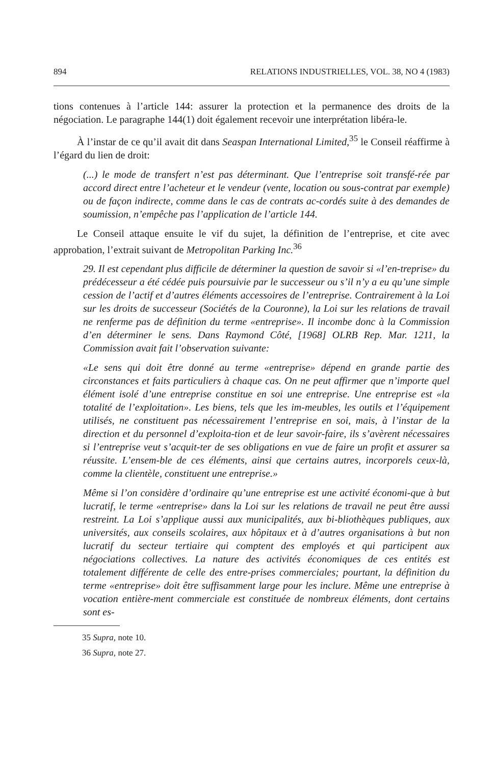894 RELATIONS INDUSTRIELLES, VOL. 38, NO 4 (1983)
tions contenues à l’article 144: assurer la protection et la permanence des droits de la négociation. Le paragraphe 144(1) doit également recevoir une interprétation libéra-le.
À l’instar de ce qu’il avait dit dans Seaspan International Limited,<sup>35</sup> le Conseil réaffirme à l’égard du lien de droit:
(...) le mode de transfert n’est pas déterminant. Que l’entreprise soit transfé-rée par accord direct entre l’acheteur et le vendeur (vente, location ou sous-contrat par exemple) ou de façon indirecte, comme dans le cas de contrats ac-cordés suite à des demandes de soumission, n’empêche pas l’application de l’article 144.
Le Conseil attaque ensuite le vif du sujet, la définition de l’entreprise, et cite avec approbation, l’extrait suivant de Metropolitan Parking Inc.<sup>36</sup>
29. Il est cependant plus difficile de déterminer la question de savoir si «l’en-treprise» du prédécesseur a été cédée puis poursuivie par le successeur ou s’il n’y a eu qu’une simple cession de l’actif et d’autres éléments accessoires de l’entreprise. Contrairement à la Loi sur les droits de successeur (Sociétés de la Couronne), la Loi sur les relations de travail ne renferme pas de définition du terme «entreprise». Il incombe donc à la Commission d’en déterminer le sens. Dans Raymond Côté, [1968] OLRB Rep. Mar. 1211, la Commission avait fait l’observation suivante:
«Le sens qui doit être donné au terme «entreprise» dépend en grande partie des circonstances et faits particuliers à chaque cas. On ne peut affirmer que n’importe quel élément isolé d’une entreprise constitue en soi une entreprise. Une entreprise est «la totalité de l’exploitation». Les biens, tels que les im-meubles, les outils et l’équipement utilisés, ne constituent pas nécessairement l’entreprise en soi, mais, à l’instar de la direction et du personnel d’exploita-tion et de leur savoir-faire, ils s’avèrent nécessaires si l’entreprise veut s’acquit-ter de ses obligations en vue de faire un profit et assurer sa réussite. L’ensem-ble de ces éléments, ainsi que certains autres, incorporels ceux-là, comme la clientèle, constituent une entreprise.»
Même si l’on considère d’ordinaire qu’une entreprise est une activité économi-que à but lucratif, le terme «entreprise» dans la Loi sur les relations de travail ne peut être aussi restreint. La Loi s’applique aussi aux municipalités, aux bi-bliothèques publiques, aux universités, aux conseils scolaires, aux hôpitaux et à d’autres organisations à but non lucratif du secteur tertiaire qui comptent des employés et qui participent aux négociations collectives. La nature des activités économiques de ces entités est totalement différente de celle des entre-prises commerciales; pourtant, la définition du terme «entreprise» doit être suffisamment large pour les inclure. Même une entreprise à vocation entière-ment commerciale est constituée de nombreux éléments, dont certains sont es-
35 Supra, note 10.
36 Supra, note 27.